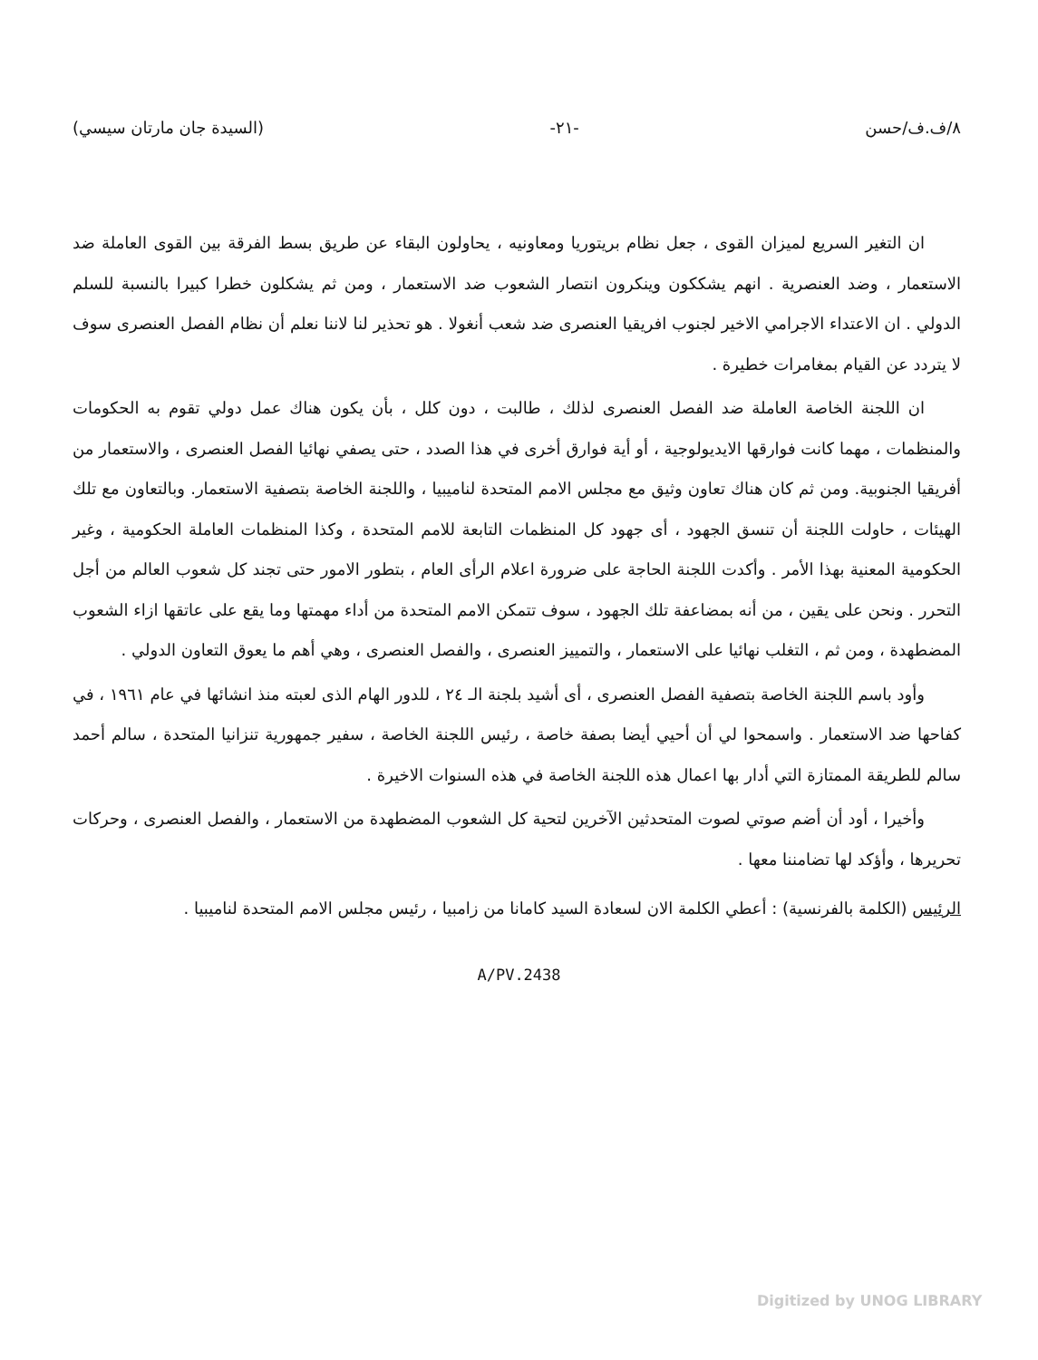٨/ف.ف/حسن -٢١- (السيدة جان مارتان سيسي)
ان التغير السريع لميزان القوى ، جعل نظام بريتوريا ومعاونيه ، يحاولون البقاء عن طريق بسط الفرقة بين القوى العاملة ضد الاستعمار ، وضد العنصرية . انهم يشككون وينكرون انتصار الشعوب ضد الاستعمار ، ومن ثم يشكلون خطرا كبيرا بالنسبة للسلم الدولي . ان الاعتداء الاجرامي الاخير لجنوب افريقيا العنصرى ضد شعب أنغولا . هو تحذير لنا لاننا نعلم أن نظام الفصل العنصرى سوف لا يتردد عن القيام بمغامرات خطيرة .
ان اللجنة الخاصة العاملة ضد الفصل العنصرى لذلك ، طالبت ، دون كلل ، بأن يكون هناك عمل دولي تقوم به الحكومات والمنظمات ، مهما كانت فوارقها الايديولوجية ، أو أية فوارق أخرى في هذا الصدد ، حتى يصفي نهائيا الفصل العنصرى ، والاستعمار من أفريقيا الجنوبية. ومن ثم كان هناك تعاون وثيق مع مجلس الامم المتحدة لناميبيا ، واللجنة الخاصة بتصفية الاستعمار. وبالتعاون مع تلك الهيئات ، حاولت اللجنة أن تنسق الجهود ، أى جهود كل المنظمات التابعة للامم المتحدة ، وكذا المنظمات العاملة الحكومية ، وغير الحكومية المعنية بهذا الأمر . وأكدت اللجنة الحاجة على ضرورة اعلام الرأى العام ، بتطور الامور حتى تجند كل شعوب العالم من أجل التحرر . ونحن على يقين ، من أنه بمضاعفة تلك الجهود ، سوف تتمكن الامم المتحدة من أداء مهمتها وما يقع على عاتقها ازاء الشعوب المضطهدة ، ومن ثم ، التغلب نهائيا على الاستعمار ، والتمييز العنصرى ، والفصل العنصرى ، وهي أهم ما يعوق التعاون الدولي .
وأود باسم اللجنة الخاصة بتصفية الفصل العنصرى ، أى أشيد بلجنة الـ ٢٤ ، للدور الهام الذى لعبته منذ انشائها في عام ١٩٦١ ، في كفاحها ضد الاستعمار . واسمحوا لي أن أحيي أيضا بصفة خاصة ، رئيس اللجنة الخاصة ، سفير جمهورية تنزانيا المتحدة ، سالم أحمد سالم للطريقة الممتازة التي أدار بها اعمال هذه اللجنة الخاصة في هذه السنوات الاخيرة .
وأخيرا ، أود أن أضم صوتي لصوت المتحدثين الآخرين لتحية كل الشعوب المضطهدة من الاستعمار ، والفصل العنصرى ، وحركات تحريرها ، وأؤكد لها تضامننا معها .
الرئيس (الكلمة بالفرنسية) : أعطي الكلمة الان لسعادة السيد كامانا من زامبيا ، رئيس مجلس الامم المتحدة لناميبيا .
A/PV.2438
Digitized by UNOG LIBRARY